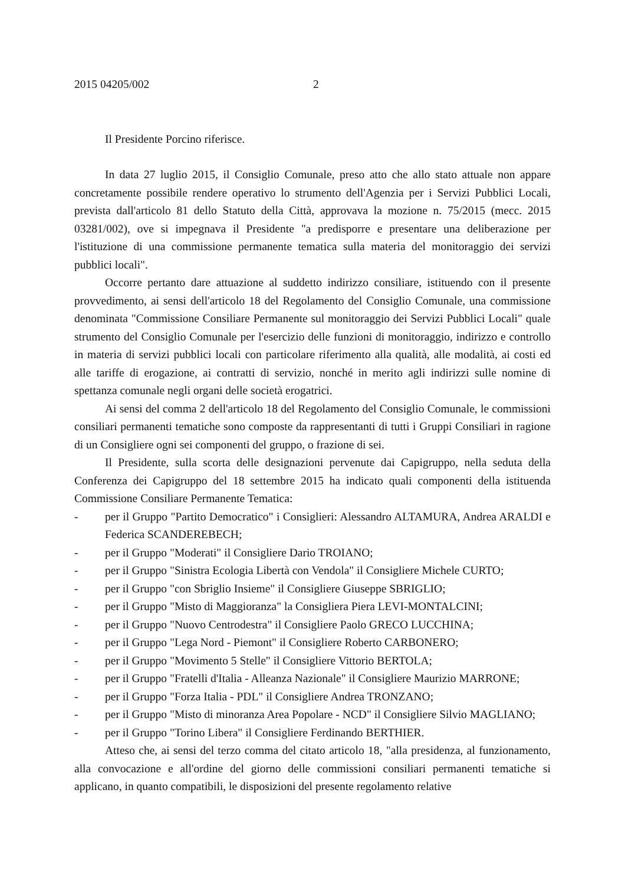2015 04205/002 2
Il Presidente Porcino riferisce.
In data 27 luglio 2015, il Consiglio Comunale, preso atto che allo stato attuale non appare concretamente possibile rendere operativo lo strumento dell'Agenzia per i Servizi Pubblici Locali, prevista dall'articolo 81 dello Statuto della Città, approvava la mozione n. 75/2015 (mecc. 2015 03281/002), ove si impegnava il Presidente "a predisporre e presentare una deliberazione per l'istituzione di una commissione permanente tematica sulla materia del monitoraggio dei servizi pubblici locali".
Occorre pertanto dare attuazione al suddetto indirizzo consiliare, istituendo con il presente provvedimento, ai sensi dell'articolo 18 del Regolamento del Consiglio Comunale, una commissione denominata "Commissione Consiliare Permanente sul monitoraggio dei Servizi Pubblici Locali" quale strumento del Consiglio Comunale per l'esercizio delle funzioni di monitoraggio, indirizzo e controllo in materia di servizi pubblici locali con particolare riferimento alla qualità, alle modalità, ai costi ed alle tariffe di erogazione, ai contratti di servizio, nonché in merito agli indirizzi sulle nomine di spettanza comunale negli organi delle società erogatrici.
Ai sensi del comma 2 dell'articolo 18 del Regolamento del Consiglio Comunale, le commissioni consiliari permanenti tematiche sono composte da rappresentanti di tutti i Gruppi Consiliari in ragione di un Consigliere ogni sei componenti del gruppo, o frazione di sei.
Il Presidente, sulla scorta delle designazioni pervenute dai Capigruppo, nella seduta della Conferenza dei Capigruppo del 18 settembre 2015 ha indicato quali componenti della istituenda Commissione Consiliare Permanente Tematica:
- per il Gruppo "Partito Democratico" i Consiglieri: Alessandro ALTAMURA, Andrea ARALDI e Federica SCANDEREBECH;
- per il Gruppo "Moderati" il Consigliere Dario TROIANO;
- per il Gruppo "Sinistra Ecologia Libertà con Vendola" il Consigliere Michele CURTO;
- per il Gruppo "con Sbriglio Insieme" il Consigliere Giuseppe SBRIGLIO;
- per il Gruppo "Misto di Maggioranza" la Consigliera Piera LEVI-MONTALCINI;
- per il Gruppo "Nuovo Centrodestra" il Consigliere Paolo GRECO LUCCHINA;
- per il Gruppo "Lega Nord - Piemont" il Consigliere Roberto CARBONERO;
- per il Gruppo "Movimento 5 Stelle" il Consigliere Vittorio BERTOLA;
- per il Gruppo "Fratelli d'Italia - Alleanza Nazionale" il Consigliere Maurizio MARRONE;
- per il Gruppo "Forza Italia - PDL" il Consigliere Andrea TRONZANO;
- per il Gruppo "Misto di minoranza Area Popolare - NCD" il Consigliere Silvio MAGLIANO;
- per il Gruppo "Torino Libera" il Consigliere Ferdinando BERTHIER.
Atteso che, ai sensi del terzo comma del citato articolo 18, "alla presidenza, al funzionamento, alla convocazione e all'ordine del giorno delle commissioni consiliari permanenti tematiche si applicano, in quanto compatibili, le disposizioni del presente regolamento relative